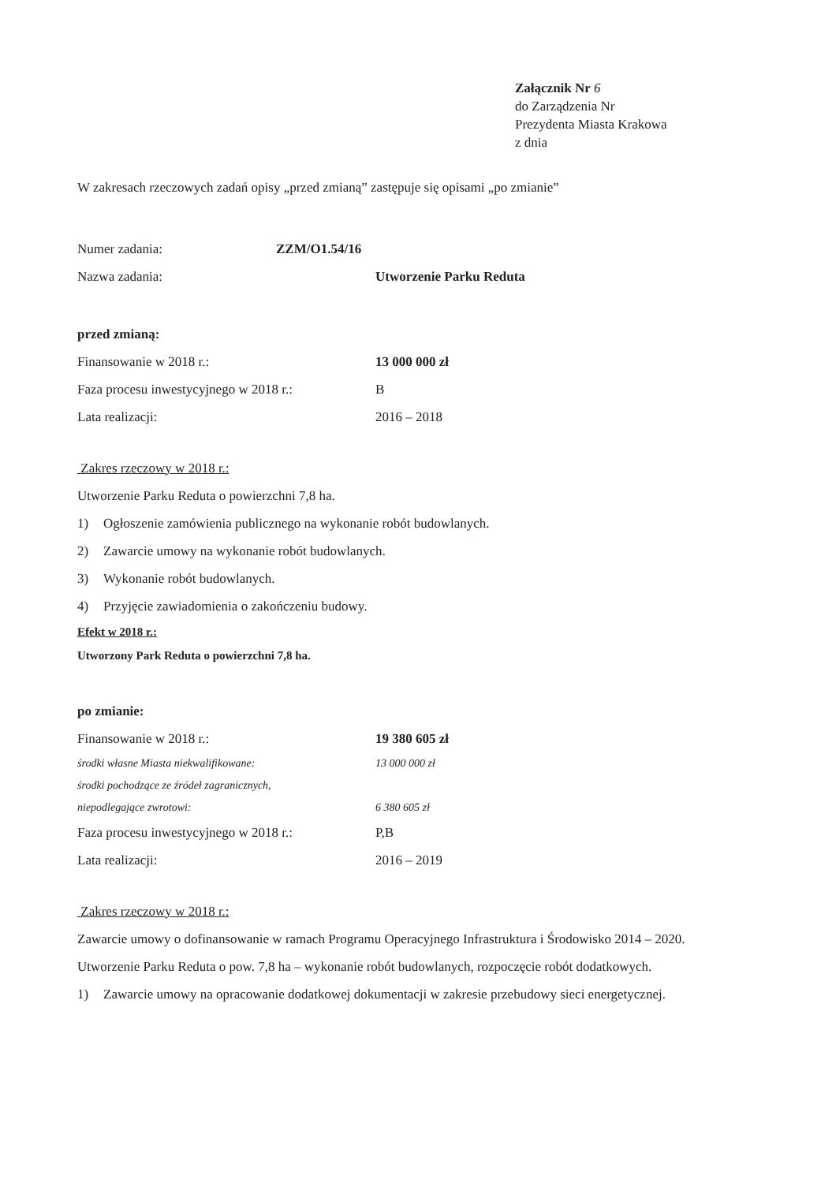Załącznik Nr 6
do Zarządzenia Nr
Prezydenta Miasta Krakowa
z dnia
W zakresach rzeczowych zadań opisy „przed zmianą” zastępuje się opisami „po zmianie”
Numer zadania: ZZM/O1.54/16
Nazwa zadania: Utworzenie Parku Reduta
przed zmianą:
Finansowanie w 2018 r.: 13 000 000 zł
Faza procesu inwestycyjnego w 2018 r.:
B
Lata realizacji:
2016 – 2018
Zakres rzeczowy w 2018 r.:
Utworzenie Parku Reduta o powierzchni 7,8 ha.
1) Ogłoszenie zamówienia publicznego na wykonanie robót budowlanych.
2) Zawarcie umowy na wykonanie robót budowlanych.
3) Wykonanie robót budowlanych.
4) Przyjęcie zawiadomienia o zakończeniu budowy.
Efekt w 2018 r.:
Utworzony Park Reduta o powierzchni 7,8 ha.
po zmianie:
Finansowanie w 2018 r.: 19 380 605 zł
środki własne Miasta niekwalifikowane:
13 000 000 zł
środki pochodzące ze źródeł zagranicznych,
niepodlegające zwrotowi:
6 380 605 zł
Faza procesu inwestycyjnego w 2018 r.:
P,B
Lata realizacji:
2016 – 2019
Zakres rzeczowy w 2018 r.:
Zawarcie umowy o dofinansowanie w ramach Programu Operacyjnego Infrastruktura i Środowisko 2014 – 2020.
Utworzenie Parku Reduta o pow. 7,8 ha – wykonanie robót budowlanych, rozpoczęcie robót dodatkowych.
1) Zawarcie umowy na opracowanie dodatkowej dokumentacji w zakresie przebudowy sieci energetycznej.